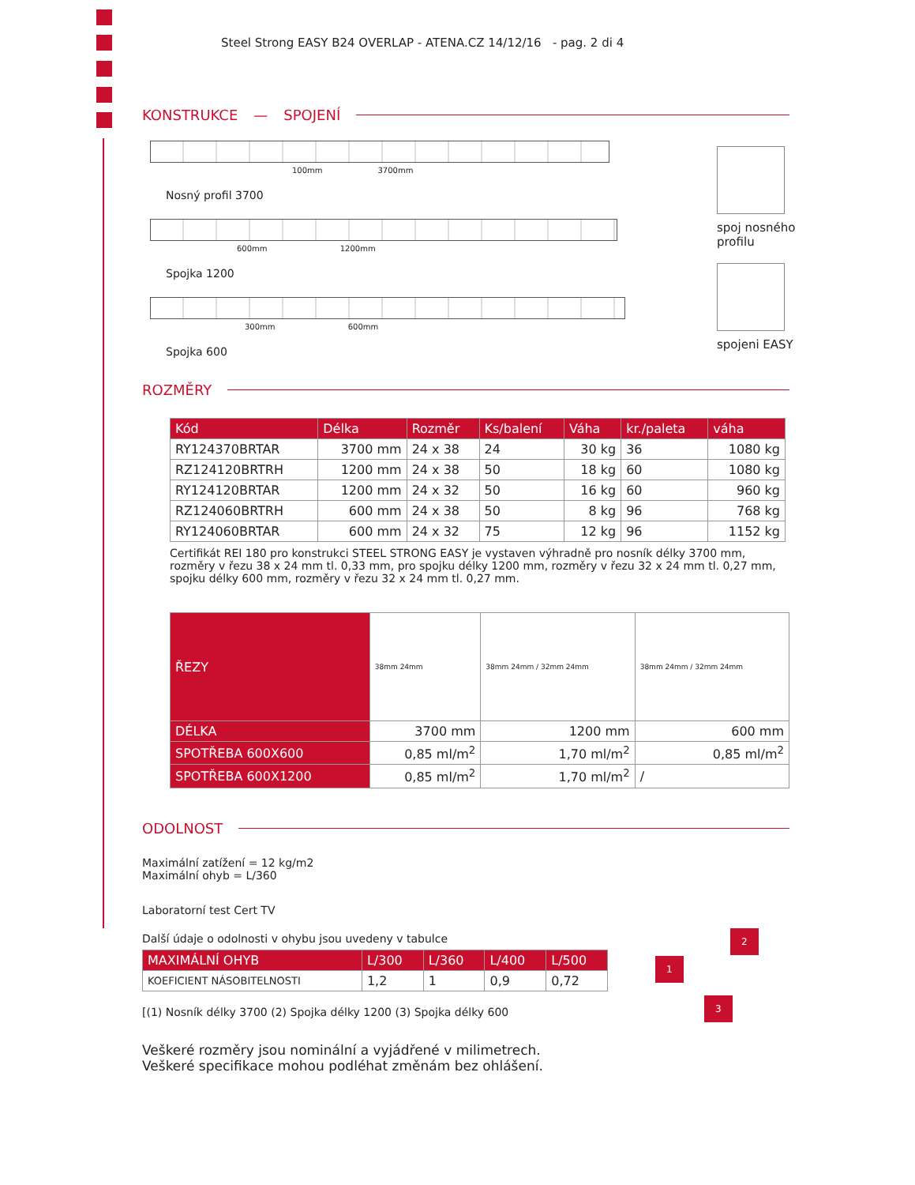Steel Strong EASY B24 OVERLAP - ATENA.CZ 14/12/16 - pag. 2 di 4
spoj nosného profilu
spojeni EASY
KONSTRUKCE — SPOJENÍ
100mm 3700mm
Nosný profil 3700
600mm 1200mm
Spojka 1200
300mm 600mm
Spojka 600
ROZMĚRY
| Kód | Délka | Rozměr | Ks/balení | Váha | kr./paleta | váha |
| --- | --- | --- | --- | --- | --- | --- |
| RY124370BRTAR | 3700 mm | 24 x 38 | 24 | 30 kg | 36 | 1080 kg |
| RZ124120BRTRH | 1200 mm | 24 x 38 | 50 | 18 kg | 60 | 1080 kg |
| RY124120BRTAR | 1200 mm | 24 x 32 | 50 | 16 kg | 60 | 960 kg |
| RZ124060BRTRH | 600 mm | 24 x 38 | 50 | 8 kg | 96 | 768 kg |
| RY124060BRTAR | 600 mm | 24 x 32 | 75 | 12 kg | 96 | 1152 kg |
Certifikát REI 180 pro konstrukci STEEL STRONG EASY je vystaven výhradně pro nosník délky 3700 mm, rozměry v řezu 38 x 24 mm tl. 0,33 mm, pro spojku délky 1200 mm, rozměry v řezu 32 x 24 mm tl. 0,27 mm, spojku délky 600 mm, rozměry v řezu 32 x 24 mm tl. 0,27 mm.
| ŘEZY | 38mm 24mm | 38mm 24mm / 32mm 24mm | 38mm 24mm / 32mm 24mm |
| DÉLKA | 3700 mm | 1200 mm | 600 mm |
| SPOTŘEBA 600X600 | 0,85 ml/m<sup>2</sup> | 1,70 ml/m<sup>2</sup> | 0,85 ml/m<sup>2</sup> |
| SPOTŘEBA 600X1200 | 0,85 ml/m<sup>2</sup> | 1,70 ml/m<sup>2</sup> | / |
ODOLNOST
Maximální zatížení = 12 kg/m2
Maximální ohyb = L/360
Laboratorní test Cert TV
Další údaje o odolnosti v ohybu jsou uvedeny v tabulce
| MAXIMÁLNÍ OHYB | L/300 | L/360 | L/400 | L/500 |
| --- | --- | --- | --- | --- |
| KOEFICIENT NÁSOBITELNOSTI | 1,2 | 1 | 0,9 | 0,72 |
[(1) Nosník délky 3700 (2) Spojka délky 1200 (3) Spojka délky 600
Veškeré rozměry jsou nominální a vyjádřené v milimetrech.
Veškeré specifikace mohou podléhat změnám bez ohlášení.
1
2
3